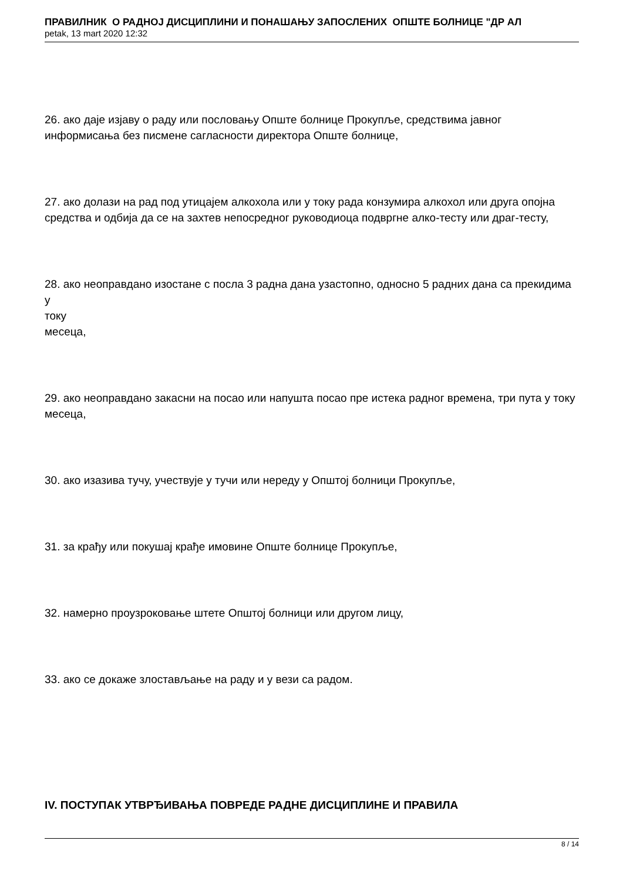ПРАВИЛНИК О РАДНОЈ ДИСЦИПЛИНИ И ПОНАШАЊУ ЗАПОСЛЕНИХ ОПШТЕ БОЛНИЦЕ "ДР АЛ
petak, 13 mart 2020 12:32
26. ако даје изјаву о раду или пословању Опште болнице Прокупље, средствима јавног информисања без писмене сагласности директора Опште болнице,
27. ако долази на рад под утицајем алкохола или у току рада конзумира алкохол или друга опојна средства и одбија да се на захтев непосредног руководиоца подвргне алко-тесту или драг-тесту,
28. ако неоправдано изостане с посла 3 радна дана узастопно, односно 5 радних дана са прекидима у
току
месеца,
29. ако неоправдано закасни на посао или напушта посао пре истека радног времена, три пута у току месеца,
30. ако изазива тучу, учествује у тучи или нереду у Општој болници Прокупље,
31. за крађу или покушај крађе имовине Опште болнице Прокупље,
32. намерно проузроковање штете Општој болници или другом лицу,
33. ако се докаже злостављање на раду и у вези са радом.
IV. ПОСТУПАК УТВРЂИВАЊА ПОВРЕДЕ РАДНЕ ДИСЦИПЛИНЕ И ПРАВИЛА
8 / 14